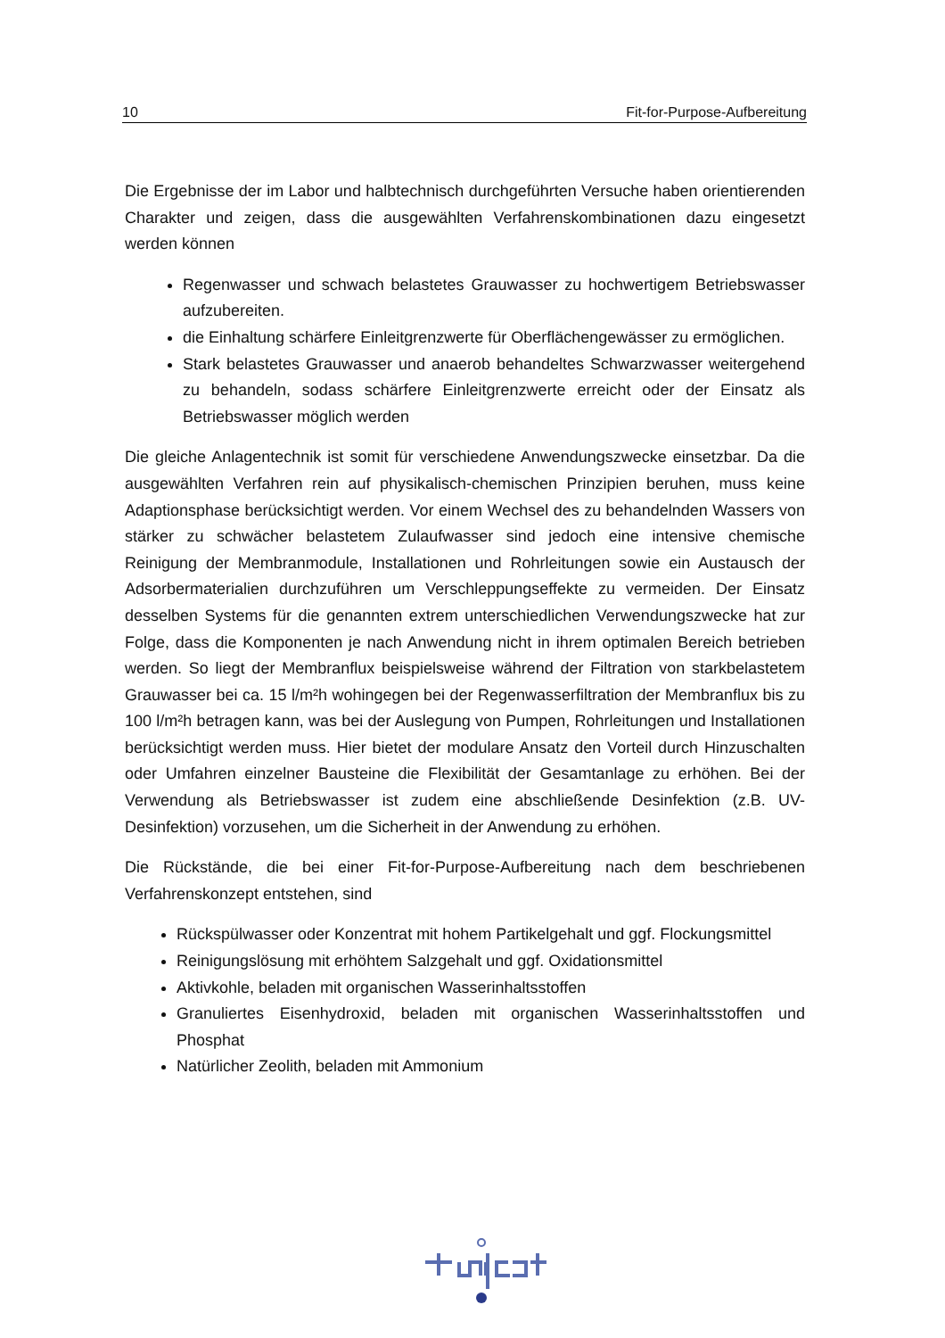10 Fit-for-Purpose-Aufbereitung
Die Ergebnisse der im Labor und halbtechnisch durchgeführten Versuche haben orientierenden Charakter und zeigen, dass die ausgewählten Verfahrenskombinationen dazu eingesetzt werden können
Regenwasser und schwach belastetes Grauwasser zu hochwertigem Betriebswasser aufzubereiten.
die Einhaltung schärfere Einleitgrenzwerte für Oberflächengewässer zu ermöglichen.
Stark belastetes Grauwasser und anaerob behandeltes Schwarzwasser weitergehend zu behandeln, sodass schärfere Einleitgrenzwerte erreicht oder der Einsatz als Betriebswasser möglich werden
Die gleiche Anlagentechnik ist somit für verschiedene Anwendungszwecke einsetzbar. Da die ausgewählten Verfahren rein auf physikalisch-chemischen Prinzipien beruhen, muss keine Adaptionsphase berücksichtigt werden. Vor einem Wechsel des zu behandelnden Wassers von stärker zu schwächer belastetem Zulaufwasser sind jedoch eine intensive chemische Reinigung der Membranmodule, Installationen und Rohrleitungen sowie ein Austausch der Adsorbermaterialien durchzuführen um Verschleppungseffekte zu vermeiden. Der Einsatz desselben Systems für die genannten extrem unterschiedlichen Verwendungszwecke hat zur Folge, dass die Komponenten je nach Anwendung nicht in ihrem optimalen Bereich betrieben werden. So liegt der Membranflux beispielsweise während der Filtration von starkbelastetem Grauwasser bei ca. 15 l/m²h wohingegen bei der Regenwasserfiltration der Membranflux bis zu 100 l/m²h betragen kann, was bei der Auslegung von Pumpen, Rohrleitungen und Installationen berücksichtigt werden muss. Hier bietet der modulare Ansatz den Vorteil durch Hinzuschalten oder Umfahren einzelner Bausteine die Flexibilität der Gesamtanlage zu erhöhen. Bei der Verwendung als Betriebswasser ist zudem eine abschließende Desinfektion (z.B. UV-Desinfektion) vorzusehen, um die Sicherheit in der Anwendung zu erhöhen.
Die Rückstände, die bei einer Fit-for-Purpose-Aufbereitung nach dem beschriebenen Verfahrenskonzept entstehen, sind
Rückspülwasser oder Konzentrat mit hohem Partikelgehalt und ggf. Flockungsmittel
Reinigungslösung mit erhöhtem Salzgehalt und ggf. Oxidationsmittel
Aktivkohle, beladen mit organischen Wasserinhaltsstoffen
Granuliertes Eisenhydroxid, beladen mit organischen Wasserinhaltsstoffen und Phosphat
Natürlicher Zeolith, beladen mit Ammonium